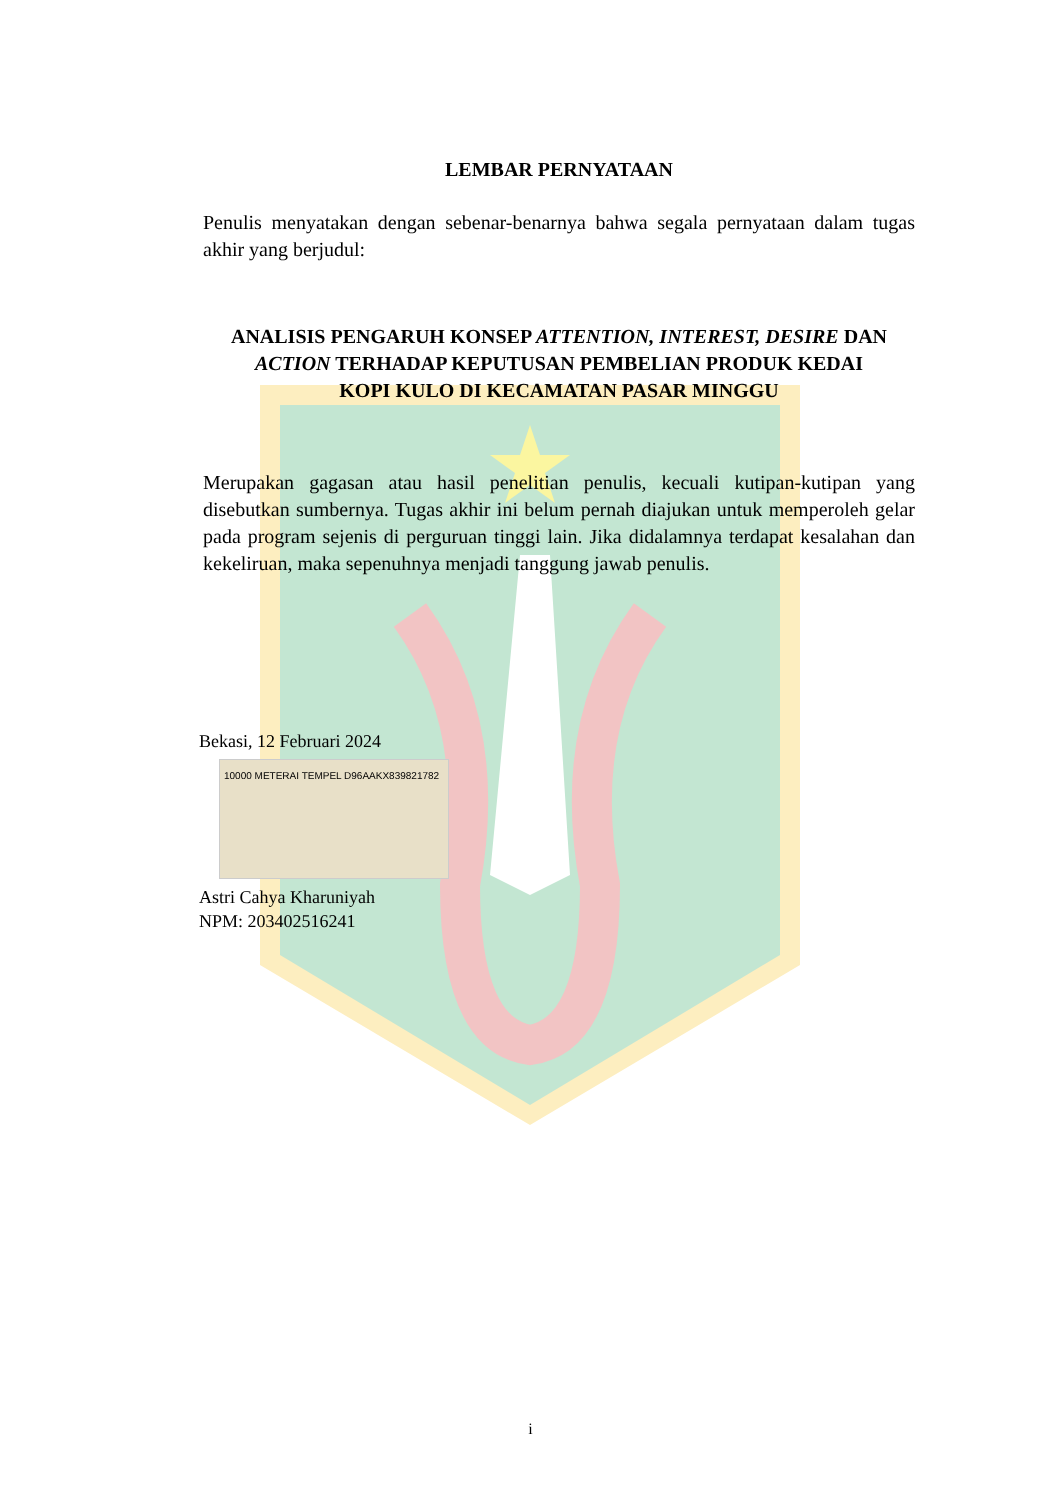LEMBAR PERNYATAAN
Penulis menyatakan dengan sebenar-benarnya bahwa segala pernyataan dalam tugas akhir yang berjudul:
ANALISIS PENGARUH KONSEP ATTENTION, INTEREST, DESIRE DAN
ACTION TERHADAP KEPUTUSAN PEMBELIAN PRODUK KEDAI
KOPI KULO DI KECAMATAN PASAR MINGGU
Merupakan gagasan atau hasil penelitian penulis, kecuali kutipan-kutipan yang disebutkan sumbernya. Tugas akhir ini belum pernah diajukan untuk memperoleh gelar pada program sejenis di perguruan tinggi lain. Jika didalamnya terdapat kesalahan dan kekeliruan, maka sepenuhnya menjadi tanggung jawab penulis.
Bekasi, 12 Februari 2024
10000 METERAI TEMPEL D96AAKX839821782
Astri Cahya Kharuniyah
NPM: 203402516241
i